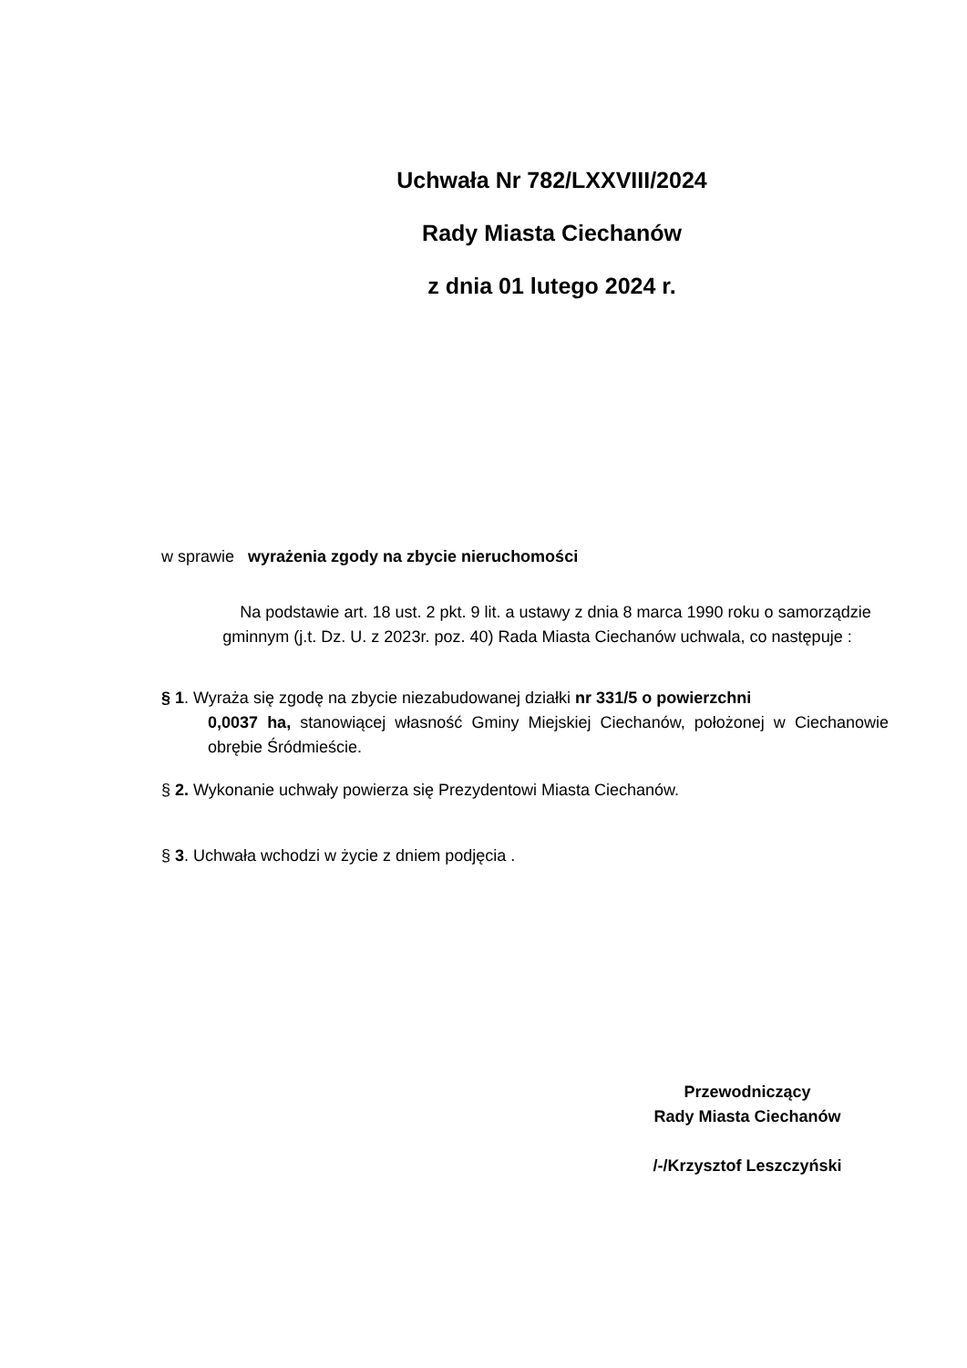Uchwała Nr 782/LXXVIII/2024
Rady Miasta Ciechanów
z dnia 01 lutego 2024 r.
w sprawie wyrażenia zgody na zbycie nieruchomości
Na podstawie art. 18 ust. 2 pkt. 9 lit. a ustawy z dnia 8 marca 1990 roku o samorządzie gminnym (j.t. Dz. U. z 2023r. poz. 40) Rada Miasta Ciechanów uchwala, co następuje :
§ 1. Wyraża się zgodę na zbycie niezabudowanej działki nr 331/5 o powierzchni
0,0037 ha, stanowiącej własność Gminy Miejskiej Ciechanów, położonej w Ciechanowie obrębie Śródmieście.
§ 2. Wykonanie uchwały powierza się Prezydentowi Miasta Ciechanów.
§ 3. Uchwała wchodzi w życie z dniem podjęcia .
Przewodniczący
Rady Miasta Ciechanów
/-/Krzysztof Leszczyński